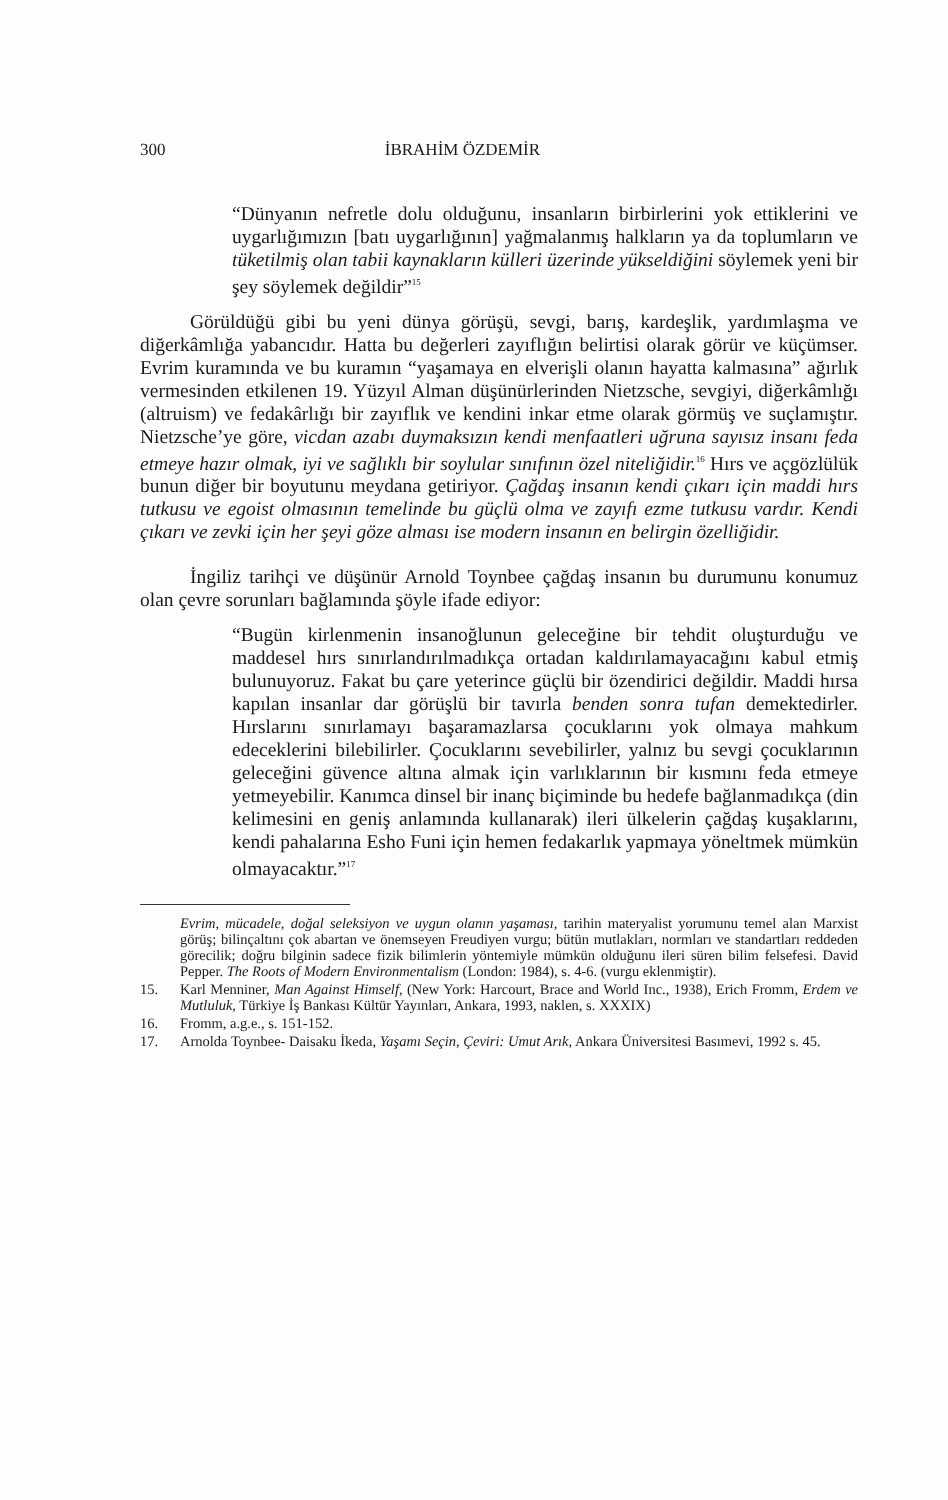300 İBRAHİM ÖZDEMİR
“Dünyanın nefretle dolu olduğunu, insanların birbirlerini yok ettiklerini ve uygarlığımızın [batı uygarlığının] yağmalanmış halkların ya da toplumların ve tüketilmiş olan tabii kaynakların külleri üzerinde yükseldiğini söylemek yeni bir şey söylemek değildir”<sup>15</sup>
Görüldüğü gibi bu yeni dünya görüşü, sevgi, barış, kardeşlik, yardımlaşma ve diğerkâmlığa yabancıdır. Hatta bu değerleri zayıflığın belirtisi olarak görür ve küçümser. Evrim kuramında ve bu kuramın “yaşamaya en elverişli olanın hayatta kalmasına” ağırlık vermesinden etkilenen 19. Yüzyıl Alman düşünürlerinden Nietzsche, sevgiyi, diğerkâmlığı (altruism) ve fedakârlığı bir zayıflık ve kendini inkar etme olarak görmüş ve suçlamıştır. Nietzsche’ye göre, vicdan azabı duymaksızın kendi menfaatleri uğruna sayısız insanı feda etmeye hazır olmak, iyi ve sağlıklı bir soylular sınıfının özel niteliğidir.<sup>16</sup> Hırs ve açgözlülük bunun diğer bir boyutunu meydana getiriyor. Çağdaş insanın kendi çıkarı için maddi hırs tutkusu ve egoist olmasının temelinde bu güçlü olma ve zayıfı ezme tutkusu vardır. Kendi çıkarı ve zevki için her şeyi göze alması ise modern insanın en belirgin özelliğidir.
İngiliz tarihçi ve düşünür Arnold Toynbee çağdaş insanın bu durumunu konumuz olan çevre sorunları bağlamında şöyle ifade ediyor:
“Bugün kirlenmenin insanoğlunun geleceğine bir tehdit oluşturduğu ve maddesel hırs sınırlandırılmadıkça ortadan kaldırılamayacağını kabul etmiş bulunuyoruz. Fakat bu çare yeterince güçlü bir özendirici değildir. Maddi hırsa kapılan insanlar dar görüşlü bir tavırla benden sonra tufan demektedirler. Hırslarını sınırlamayı başaramazlarsa çocuklarını yok olmaya mahkum edeceklerini bilebilirler. Çocuklarını sevebilirler, yalnız bu sevgi çocuklarının geleceğini güvence altına almak için varlıklarının bir kısmını feda etmeye yetmeyebilir. Kanımca dinsel bir inanç biçiminde bu hedefe bağlanmadıkça (din kelimesini en geniş anlamında kullanarak) ileri ülkelerin çağdaş kuşaklarını, kendi pahalarına Esho Funi için hemen fedakarlık yapmaya yöneltmek mümkün olmayacaktır.”<sup>17</sup>
Evrim, mücadele, doğal seleksiyon ve uygun olanın yaşaması, tarihin materyalist yorumunu temel alan Marxist görüş; bilinçaltını çok abartan ve önemseyen Freudiyen vurgu; bütün mutlakları, normları ve standartları reddeden görecilik; doğru bilginin sadece fizik bilimlerin yöntemiyle mümkün olduğunu ileri süren bilim felsefesi. David Pepper. The Roots of Modern Environmentalism (London: 1984), s. 4-6. (vurgu eklenmiştir).
15. Karl Menniner, Man Against Himself, (New York: Harcourt, Brace and World Inc., 1938), Erich Fromm, Erdem ve Mutluluk, Türkiye İş Bankası Kültür Yayınları, Ankara, 1993, naklen, s. XXXIX)
16. Fromm, a.g.e., s. 151-152.
17. Arnolda Toynbee- Daisaku İkeda, Yaşamı Seçin, Çeviri: Umut Arık, Ankara Üniversitesi Basımevi, 1992 s. 45.